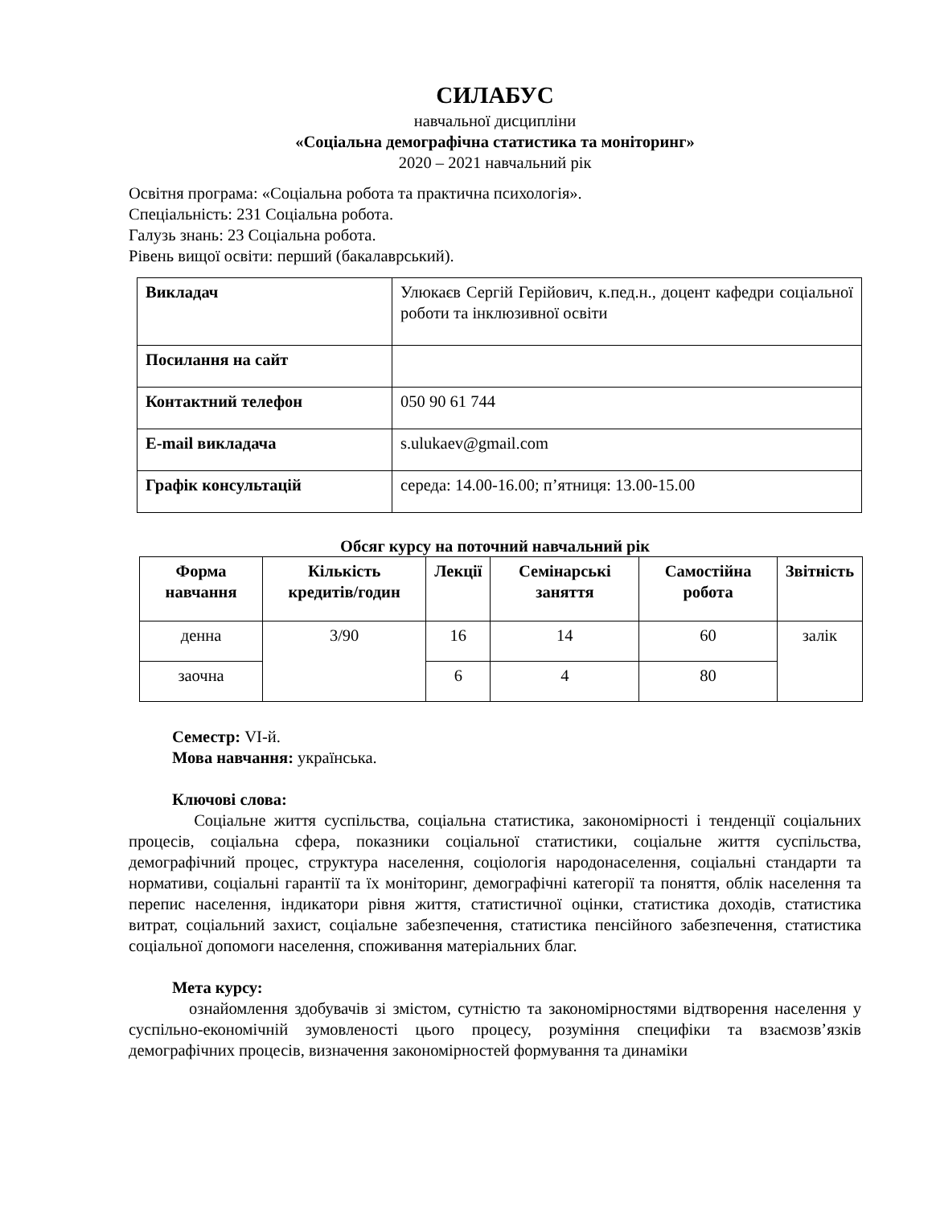СИЛАБУС
навчальної дисципліни
«Соціальна демографічна статистика та моніторинг»
2020 – 2021 навчальний рік
Освітня програма: «Соціальна робота та практична психологія».
Спеціальність: 231 Соціальна робота.
Галузь знань: 23 Соціальна робота.
Рівень вищої освіти: перший (бакалаврський).
| Викладач | Улюкаєв Сергій Герійович, к.пед.н., доцент кафедри соціальної роботи та інклюзивної освіти |
| Посилання на сайт | |
| Контактний телефон | 050 90 61 744 |
| E-mail викладача | s.ulukaev@gmail.com |
| Графік консультацій | середа: 14.00-16.00; п’ятниця: 13.00-15.00 |
Обсяг курсу на поточний навчальний рік
| Форма навчання | Кількість кредитів/годин | Лекції | Семінарські заняття | Самостійна робота | Звітність |
| --- | --- | --- | --- | --- | --- |
| денна | 3/90 | 16 | 14 | 60 | залік |
| заочна | | 6 | 4 | 80 | |
Семестр: VI-й.
Мова навчання: українська.
Ключові слова:
Соціальне життя суспільства, соціальна статистика, закономірності і тенденції соціальних процесів, соціальна сфера, показники соціальної статистики, соціальне життя суспільства, демографічний процес, структура населення, соціологія народонаселення, соціальні стандарти та нормативи, соціальні гарантії та їх моніторинг, демографічні категорії та поняття, облік населення та перепис населення, індикатори рівня життя, статистичної оцінки, статистика доходів, статистика витрат, соціальний захист, соціальне забезпечення, статистика пенсійного забезпечення, статистика соціальної допомоги населення, споживання матеріальних благ.
Мета курсу:
ознайомлення здобувачів зі змістом, сутністю та закономірностями відтворення населення у суспільно-економічній зумовленості цього процесу, розуміння специфіки та взаємозв’язків демографічних процесів, визначення закономірностей формування та динаміки